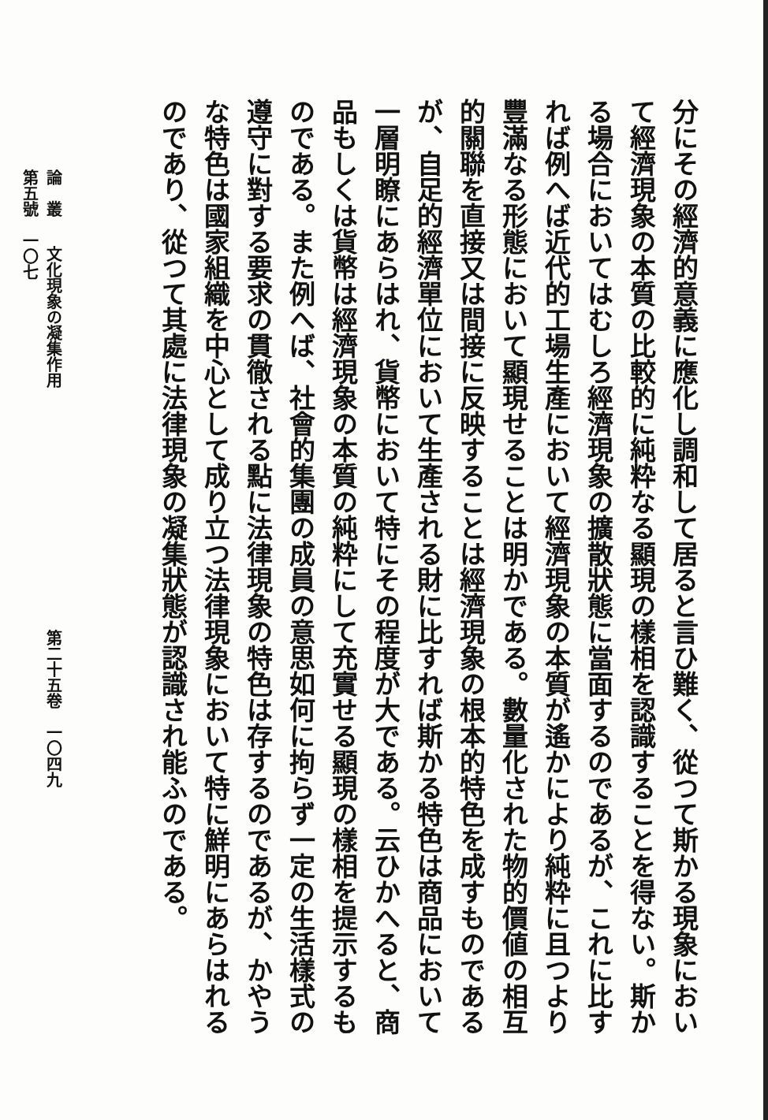分にその經濟的意義に應化し調和して居ると言ひ難く、從つて斯かる現象において經濟現象の本質の比較的に純粋なる顯現の樣相を認識することを得ない。斯かる場合においてはむしろ經濟現象の擴散狀態に當面するのであるが、これに比すれば例へば近代的工場生產において經濟現象の本質が遙かにより純粋に且つより豐滿なる形態において顯現せることは明かである。數量化された物的價値の相互的關聯を直接又は間接に反映することは經濟現象の根本的特色を成すものであるが、自足的經濟單位において生產される財に比すれば斯かる特色は商品において一層明瞭にあらはれ、貨幣において特にその程度が大である。云ひかへると、商品もしくは貨幣は經濟現象の本質の純粋にして充實せる顯現の樣相を提示するものである。また例へば、社會的集團の成員の意思如何に拘らず一定の生活樣式の遵守に對する要求の貫徹される點に法律現象の特色は存するのであるが、かやうな特色は國家組織を中心として成り立つ法律現象において特に鮮明にあらはれるのであり、從つて其處に法律現象の凝集狀態が認識され能ふのである。
論　叢 文化現象の凝集作用 第二十五卷　一〇四九 第五號　一〇七